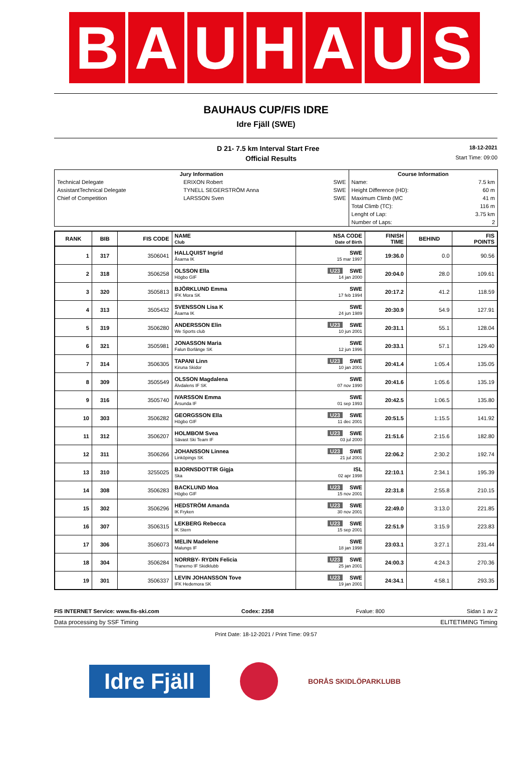B A U H A U S
BAUHAUS CUP/FIS IDRE
Idre Fjäll (SWE)
D 21- 7.5 km Interval Start Free 18-12-2021
Official Results Start Time: 09:00
| Jury Information | | | Course Information | |
| --- | --- | --- | --- | --- |
| Technical Delegate | ERIXON Robert | SWE | Name: | 7.5 km |
| AssistantTechnical Delegate | TYNELL SEGERSTRÖM Anna | SWE | Height Difference (HD): | 60 m |
| Chief of Competition | LARSSON Sven | SWE | Maximum Climb (MC | 41 m |
| | | | Total Climb (TC): | 116 m |
| | | | Lenght of Lap: | 3.75 km |
| | | | Number of Laps: | 2 |
| RANK | BIB | FIS CODE | NAME Club | NSA CODE Date of Birth | FINISH TIME | BEHIND | FIS POINTS |
| --- | --- | --- | --- | --- | --- | --- | --- |
| 1 | 317 | 3506041 | HALLQUIST Ingrid Åsarna IK | SWE 15 mar 1997 | 19:36.0 | 0.0 | 90.56 |
| 2 | 318 | 3506258 | OLSSON Ella Högbo GIF | U23 SWE 14 jan 2000 | 20:04.0 | 28.0 | 109.61 |
| 3 | 320 | 3505813 | BJÖRKLUND Emma IFK Mora SK | SWE 17 feb 1994 | 20:17.2 | 41.2 | 118.59 |
| 4 | 313 | 3505432 | SVENSSON Lisa K Åsarna IK | SWE 24 jun 1989 | 20:30.9 | 54.9 | 127.91 |
| 5 | 319 | 3506280 | ANDERSSON Elin We Sports club | U23 SWE 10 jun 2001 | 20:31.1 | 55.1 | 128.04 |
| 6 | 321 | 3505981 | JONASSON Maria Falun Borlänge SK | SWE 12 jun 1996 | 20:33.1 | 57.1 | 129.40 |
| 7 | 314 | 3506305 | TAPANI Linn Kiruna Skidor | U23 SWE 10 jan 2001 | 20:41.4 | 1:05.4 | 135.05 |
| 8 | 309 | 3505549 | OLSSON Magdalena Älvdalens IF SK | SWE 07 nov 1990 | 20:41.6 | 1:05.6 | 135.19 |
| 9 | 316 | 3505740 | IVARSSON Emma Årsunda IF | SWE 01 sep 1993 | 20:42.5 | 1:06.5 | 135.80 |
| 10 | 303 | 3506282 | GEORGSSON Ella Högbo GIF | U23 SWE 11 dec 2001 | 20:51.5 | 1:15.5 | 141.92 |
| 11 | 312 | 3506207 | HOLMBOM Svea Sävast Ski Team IF | U23 SWE 03 jul 2000 | 21:51.6 | 2:15.6 | 182.80 |
| 12 | 311 | 3506266 | JOHANSSON Linnea Linköpings SK | U23 SWE 21 jul 2001 | 22:06.2 | 2:30.2 | 192.74 |
| 13 | 310 | 3255025 | BJORNSDOTTIR Gigja Ska | ISL 02 apr 1998 | 22:10.1 | 2:34.1 | 195.39 |
| 14 | 308 | 3506283 | BACKLUND Moa Högbo GIF | U23 SWE 15 nov 2001 | 22:31.8 | 2:55.8 | 210.15 |
| 15 | 302 | 3506296 | HEDSTRÖM Amanda IK Fryken | U23 SWE 30 nov 2001 | 22:49.0 | 3:13.0 | 221.85 |
| 16 | 307 | 3506315 | LEKBERG Rebecca IK Stern | U23 SWE 15 sep 2001 | 22:51.9 | 3:15.9 | 223.83 |
| 17 | 306 | 3506073 | MELIN Madelene Malungs IF | SWE 18 jan 1998 | 23:03.1 | 3:27.1 | 231.44 |
| 18 | 304 | 3506284 | NORRBY- RYDIN Felicia Tranemo IF Skidklubb | U23 SWE 25 jan 2001 | 24:00.3 | 4:24.3 | 270.36 |
| 19 | 301 | 3506337 | LEVIN JOHANSSON Tove IFK Hedemora SK | U23 SWE 19 jan 2001 | 24:34.1 | 4:58.1 | 293.35 |
FIS INTERNET Service: www.fis-ski.com Codex: 2358 Fvalue: 800 Sidan 1 av 2
Data processing by SSF Timing ELITETIMING Timing
Print Date: 18-12-2021 / Print Time: 09:57
Idre Fjäll
BORÅS SKIDLÖPARKLUBB